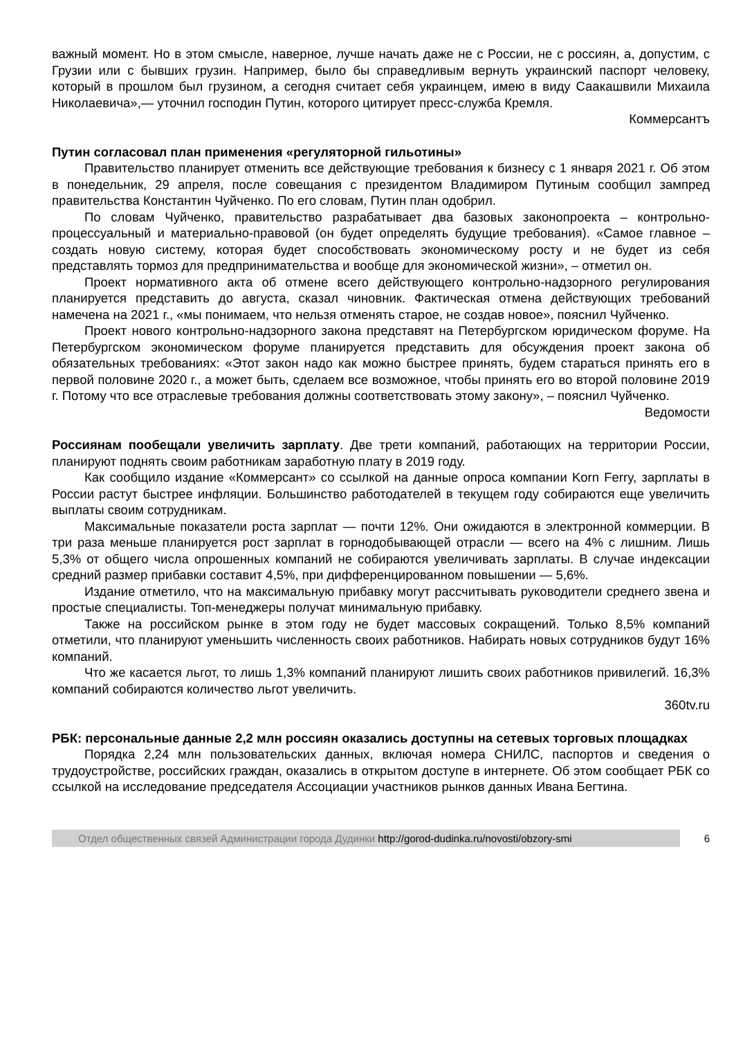важный момент. Но в этом смысле, наверное, лучше начать даже не с России, не с россиян, а, допустим, с Грузии или с бывших грузин. Например, было бы справедливым вернуть украинский паспорт человеку, который в прошлом был грузином, а сегодня считает себя украинцем, имею в виду Саакашвили Михаила Николаевича»,— уточнил господин Путин, которого цитирует пресс-служба Кремля.
Коммерсантъ
Путин согласовал план применения «регуляторной гильотины»
Правительство планирует отменить все действующие требования к бизнесу с 1 января 2021 г. Об этом в понедельник, 29 апреля, после совещания с президентом Владимиром Путиным сообщил зампред правительства Константин Чуйченко. По его словам, Путин план одобрил.
По словам Чуйченко, правительство разрабатывает два базовых законопроекта – контрольно-процессуальный и материально-правовой (он будет определять будущие требования). «Самое главное – создать новую систему, которая будет способствовать экономическому росту и не будет из себя представлять тормоз для предпринимательства и вообще для экономической жизни», – отметил он.
Проект нормативного акта об отмене всего действующего контрольно-надзорного регулирования планируется представить до августа, сказал чиновник. Фактическая отмена действующих требований намечена на 2021 г., «мы понимаем, что нельзя отменять старое, не создав новое», пояснил Чуйченко.
Проект нового контрольно-надзорного закона представят на Петербургском юридическом форуме. На Петербургском экономическом форуме планируется представить для обсуждения проект закона об обязательных требованиях: «Этот закон надо как можно быстрее принять, будем стараться принять его в первой половине 2020 г., а может быть, сделаем все возможное, чтобы принять его во второй половине 2019 г. Потому что все отраслевые требования должны соответствовать этому закону», – пояснил Чуйченко.
Ведомости
Россиянам пообещали увеличить зарплату. Две трети компаний, работающих на территории России, планируют поднять своим работникам заработную плату в 2019 году.
Как сообщило издание «Коммерсант» со ссылкой на данные опроса компании Korn Ferry, зарплаты в России растут быстрее инфляции. Большинство работодателей в текущем году собираются еще увеличить выплаты своим сотрудникам.
Максимальные показатели роста зарплат — почти 12%. Они ожидаются в электронной коммерции. В три раза меньше планируется рост зарплат в горнодобывающей отрасли — всего на 4% с лишним. Лишь 5,3% от общего числа опрошенных компаний не собираются увеличивать зарплаты. В случае индексации средний размер прибавки составит 4,5%, при дифференцированном повышении — 5,6%.
Издание отметило, что на максимальную прибавку могут рассчитывать руководители среднего звена и простые специалисты. Топ-менеджеры получат минимальную прибавку.
Также на российском рынке в этом году не будет массовых сокращений. Только 8,5% компаний отметили, что планируют уменьшить численность своих работников. Набирать новых сотрудников будут 16% компаний.
Что же касается льгот, то лишь 1,3% компаний планируют лишить своих работников привилегий. 16,3% компаний собираются количество льгот увеличить.
360tv.ru
РБК: персональные данные 2,2 млн россиян оказались доступны на сетевых торговых площадках
Порядка 2,24 млн пользовательских данных, включая номера СНИЛС, паспортов и сведения о трудоустройстве, российских граждан, оказались в открытом доступе в интернете. Об этом сообщает РБК со ссылкой на исследование председателя Ассоциации участников рынков данных Ивана Бегтина.
Отдел общественных связей Администрации города Дудинки http://gorod-dudinka.ru/novosti/obzory-smi
6